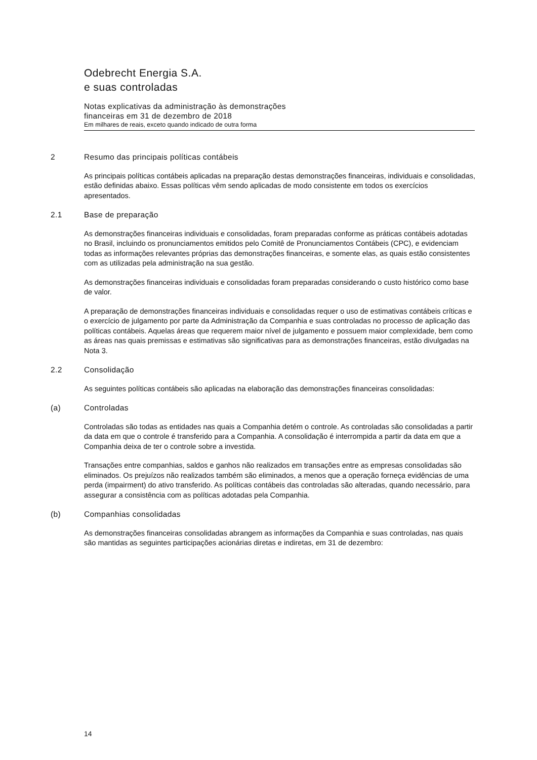Odebrecht Energia S.A.
e suas controladas
Notas explicativas da administração às demonstrações
financeiras em 31 de dezembro de 2018
Em milhares de reais, exceto quando indicado de outra forma
2 Resumo das principais políticas contábeis
As principais políticas contábeis aplicadas na preparação destas demonstrações financeiras, individuais e consolidadas, estão definidas abaixo. Essas políticas vêm sendo aplicadas de modo consistente em todos os exercícios apresentados.
2.1 Base de preparação
As demonstrações financeiras individuais e consolidadas, foram preparadas conforme as práticas contábeis adotadas no Brasil, incluindo os pronunciamentos emitidos pelo Comitê de Pronunciamentos Contábeis (CPC), e evidenciam todas as informações relevantes próprias das demonstrações financeiras, e somente elas, as quais estão consistentes com as utilizadas pela administração na sua gestão.
As demonstrações financeiras individuais e consolidadas foram preparadas considerando o custo histórico como base de valor.
A preparação de demonstrações financeiras individuais e consolidadas requer o uso de estimativas contábeis críticas e o exercício de julgamento por parte da Administração da Companhia e suas controladas no processo de aplicação das políticas contábeis. Aquelas áreas que requerem maior nível de julgamento e possuem maior complexidade, bem como as áreas nas quais premissas e estimativas são significativas para as demonstrações financeiras, estão divulgadas na Nota 3.
2.2 Consolidação
As seguintes políticas contábeis são aplicadas na elaboração das demonstrações financeiras consolidadas:
(a) Controladas
Controladas são todas as entidades nas quais a Companhia detém o controle. As controladas são consolidadas a partir da data em que o controle é transferido para a Companhia. A consolidação é interrompida a partir da data em que a Companhia deixa de ter o controle sobre a investida.
Transações entre companhias, saldos e ganhos não realizados em transações entre as empresas consolidadas são eliminados. Os prejuízos não realizados também são eliminados, a menos que a operação forneça evidências de uma perda (impairment) do ativo transferido. As políticas contábeis das controladas são alteradas, quando necessário, para assegurar a consistência com as políticas adotadas pela Companhia.
(b) Companhias consolidadas
As demonstrações financeiras consolidadas abrangem as informações da Companhia e suas controladas, nas quais são mantidas as seguintes participações acionárias diretas e indiretas, em 31 de dezembro:
14